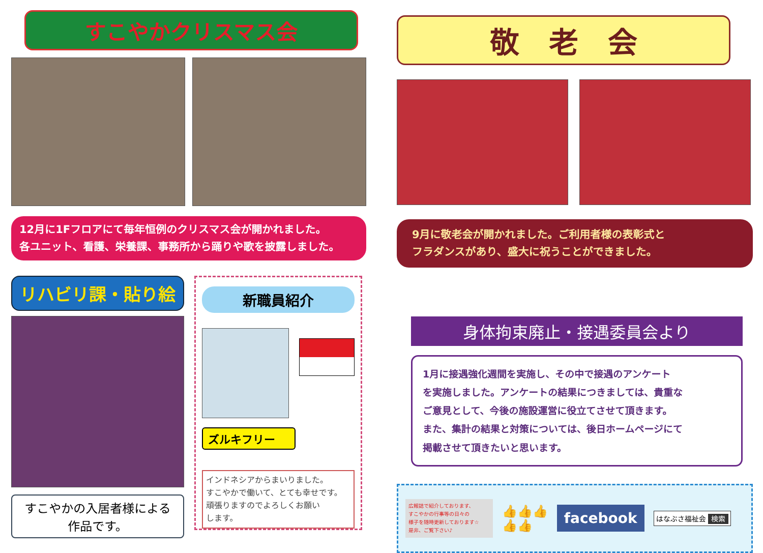すこやかクリスマス会
12月に1Fフロアにて毎年恒例のクリスマス会が開かれました。
各ユニット、看護、栄養課、事務所から踊りや歌を披露しました。
リハビリ課・貼り絵
すこやかの入居者様による
作品です。
新職員紹介
ズルキフリー
インドネシアからまいりました。
すこやかで働いて、とても幸せです。
頑張りますのでよろしくお願い
します。
敬　老　会
9月に敬老会が開かれました。ご利用者様の表彰式と
フラダンスがあり、盛大に祝うことができました。
身体拘束廃止・接遇委員会より
1月に接遇強化週間を実施し、その中で接遇のアンケート
を実施しました。アンケートの結果につきましては、貴重な
ご意見として、今後の施設運営に役立てさせて頂きます。
また、集計の結果と対策については、後日ホームページにて
掲載させて頂きたいと思います。
広報誌で紹介しております、
すこやかの行事等の日々の
様子を随時更新しております☆
是非、ご覧下さい♪
👍👍👍
👍👍
facebook
はなぶさ福祉会 検索